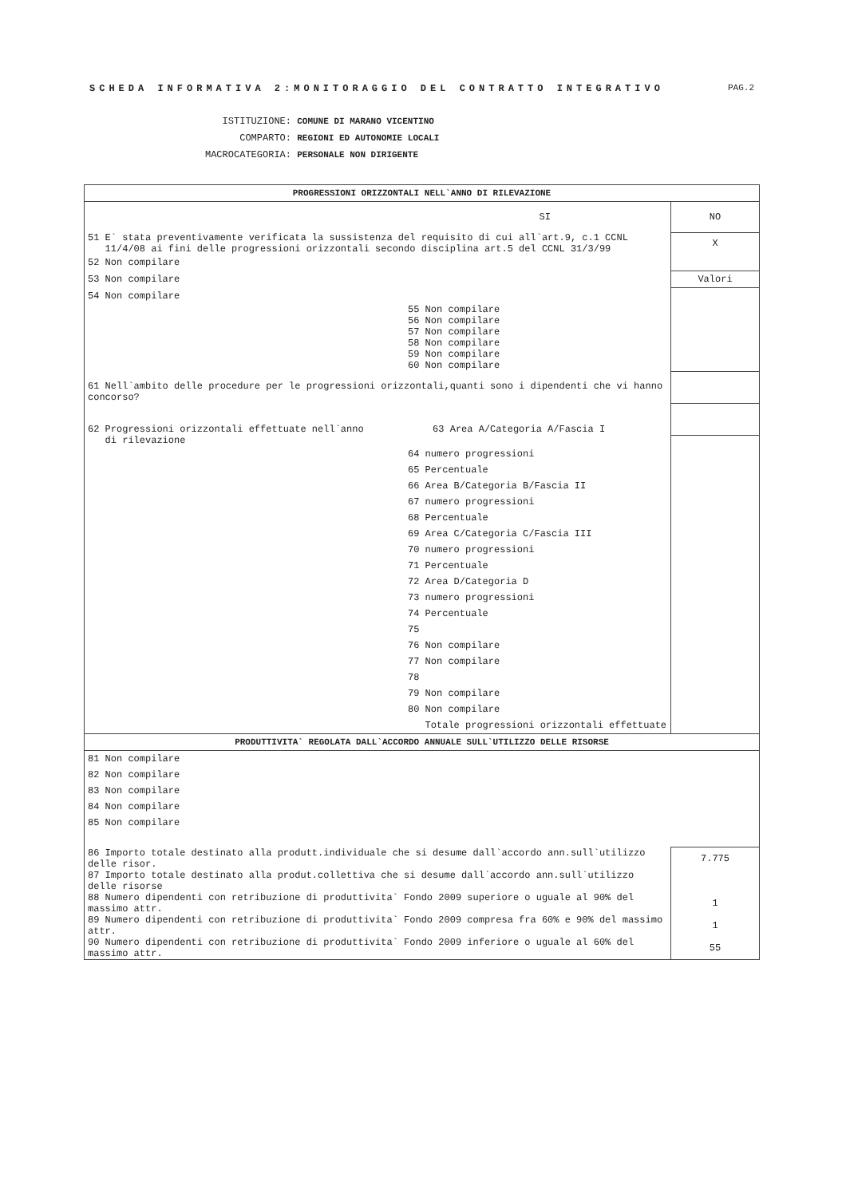SCHEDA INFORMATIVA 2:MONITORAGGIO DEL CONTRATTO INTEGRATIVO PAG.2
ISTITUZIONE: COMUNE DI MARANO VICENTINO
COMPARTO: REGIONI ED AUTONOMIE LOCALI
MACROCATEGORIA: PERSONALE NON DIRIGENTE
| PROGRESSIONI ORIZZONTALI NELL`ANNO DI RILEVAZIONE | |
| SI | NO |
| 51 E` stata preventivamente verificata la sussistenza del requisito di cui all`art.9, c.1 CCNL 11/4/08 ai fini delle progressioni orizzontali secondo disciplina art.5 del CCNL 31/3/99 | X |
| 52 Non compilare | |
| 53 Non compilare | Valori |
| 54 Non compilare | |
| 55 Non compilare 56 Non compilare 57 Non compilare 58 Non compilare 59 Non compilare 60 Non compilare | |
| 61 Nell`ambito delle procedure per le progressioni orizzontali,quanti sono i dipendenti che vi hanno concorso? | |
| 62 Progressioni orizzontali effettuate nell`anno 63 Area A/Categoria A/Fascia I | |
| di rilevazione 64 numero progressioni 65 Percentuale 66 Area B/Categoria B/Fascia II 67 numero progressioni 68 Percentuale 69 Area C/Categoria C/Fascia III 70 numero progressioni 71 Percentuale 72 Area D/Categoria D 73 numero progressioni 74 Percentuale 75 76 Non compilare 77 Non compilare 78 79 Non compilare 80 Non compilare Totale progressioni orizzontali effettuate | |
| PRODUTTIVITA` REGOLATA DALL`ACCORDO ANNUALE SULL`UTILIZZO DELLE RISORSE | |
| 81 Non compilare 82 Non compilare 83 Non compilare 84 Non compilare 85 Non compilare | |
| 86 Importo totale destinato alla produtt.individuale che si desume dall`accordo ann.sull`utilizzo delle risor. | 7.775 |
| 87 Importo totale destinato alla produt.collettiva che si desume dall`accordo ann.sull`utilizzo delle risorse | |
| 88 Numero dipendenti con retribuzione di produttivita` Fondo 2009 superiore o uguale al 90% del massimo attr. | 1 |
| 89 Numero dipendenti con retribuzione di produttivita` Fondo 2009 compresa fra 60% e 90% del massimo attr. | 1 |
| 90 Numero dipendenti con retribuzione di produttivita` Fondo 2009 inferiore o uguale al 60% del massimo attr. | 55 |